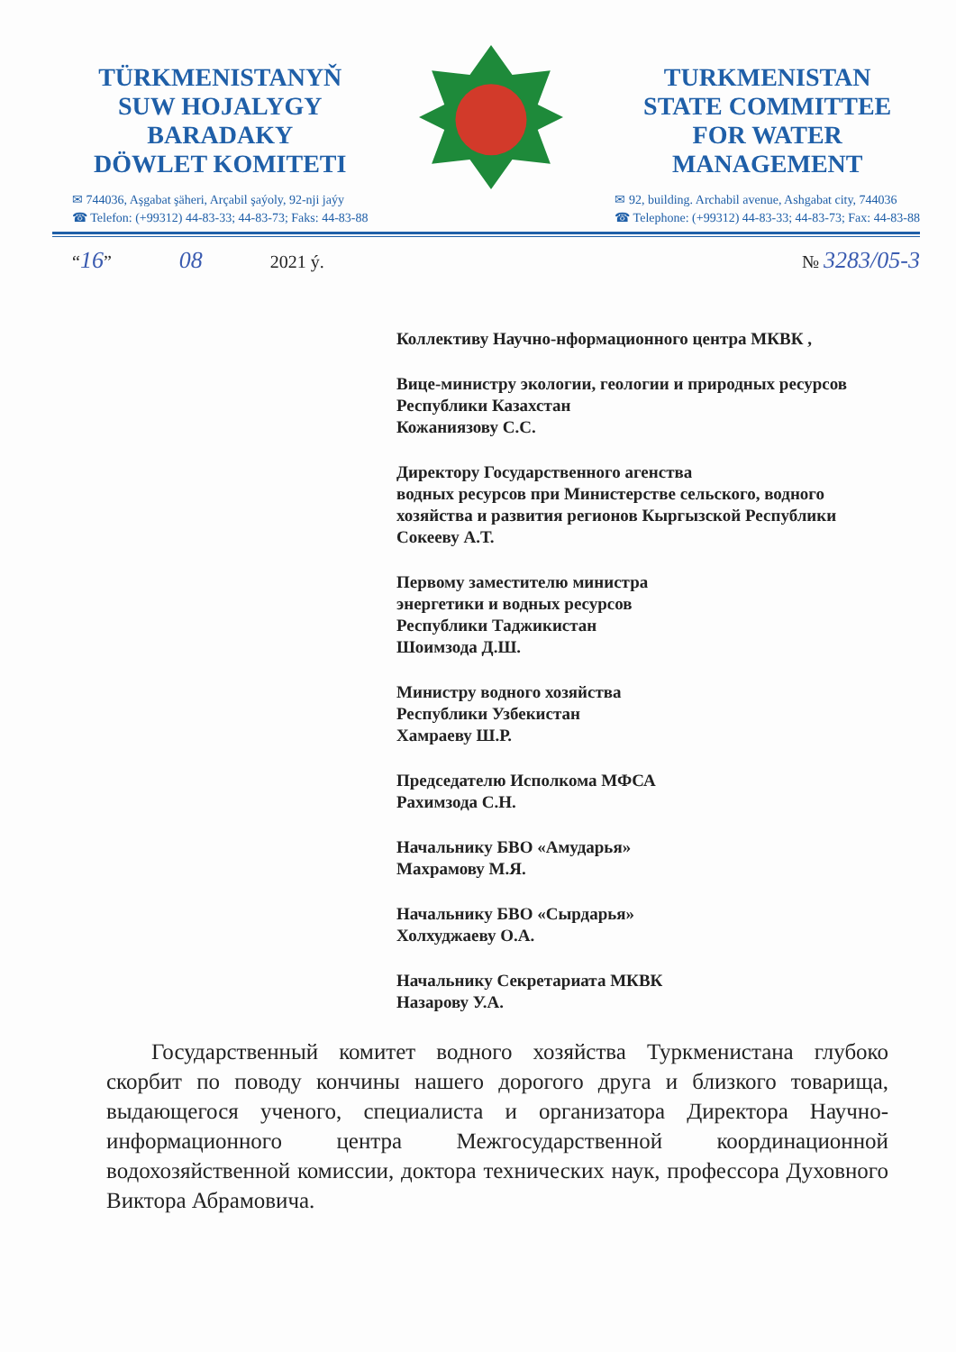TÜRKMENISTANYŇ
SUW HOJALYGY
BARADAKY
DÖWLET KOMITETI
✉ 744036, Aşgabat şäheri, Arçabil şaýoly, 92-nji jaýy
☎ Telefon: (+99312) 44-83-33; 44-83-73; Faks: 44-83-88
TURKMENISTAN
STATE COMMITTEE
FOR WATER
MANAGEMENT
✉ 92, building. Archabil avenue, Ashgabat city, 744036
☎ Telephone: (+99312) 44-83-33; 44-83-73; Fax: 44-83-88
“16” 08 2021 ý. № 3283/05-3
Коллективу Научно-нформационного центра МКВК ,
Вице-министру экологии, геологии и природных ресурсов Республики Казахстан
Кожаниязову С.С.
Директору Государственного агенства
водных ресурсов при Министерстве сельского, водного хозяйства и развития регионов Кыргызской Республики
Сокееву А.Т.
Первому заместителю министра
энергетики и водных ресурсов
Республики Таджикистан
Шоимзода Д.Ш.
Министру водного хозяйства
Республики Узбекистан
Хамраеву Ш.Р.
Председателю Исполкома МФСА
Рахимзода С.Н.
Начальнику БВО «Амударья»
Махрамову М.Я.
Начальнику БВО «Сырдарья»
Холхуджаеву О.А.
Начальнику Секретариата МКВК
Назарову У.А.
Государственный комитет водного хозяйства Туркменистана глубоко скорбит по поводу кончины нашего дорогого друга и близкого товарища, выдающегося ученого, специалиста и организатора Директора Научно-информационного центра Межгосударственной координационной водохозяйственной комиссии, доктора технических наук, профессора Духовного Виктора Абрамовича.